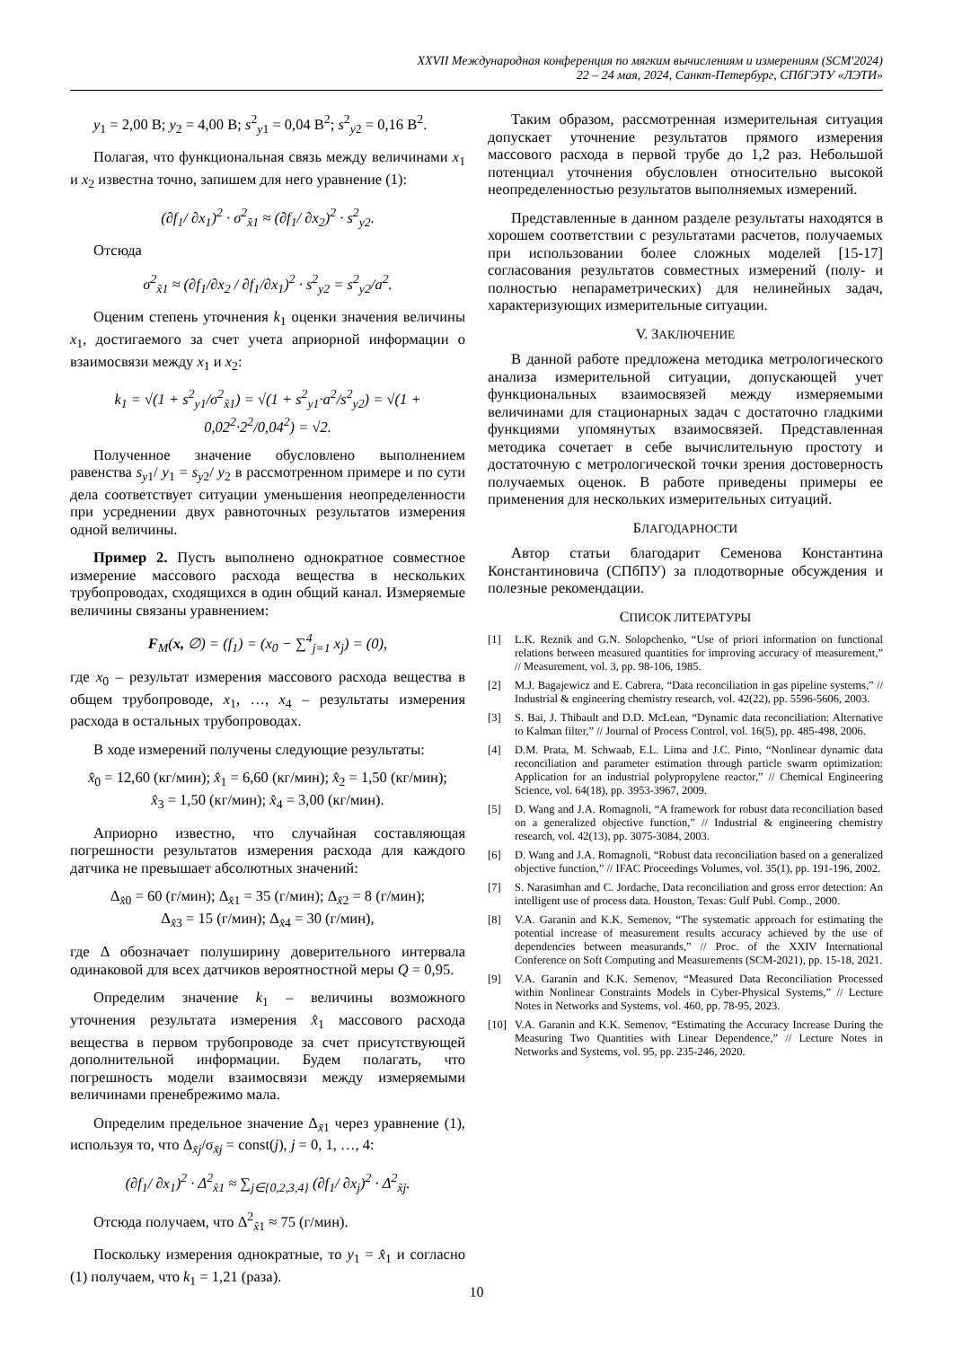XXVII Международная конференция по мягким вычислениям и измерениям (SCM'2024)
22 – 24 мая, 2024, Санкт-Петербург, СПбГЭТУ «ЛЭТИ»
y<sub>1</sub> = 2,00 В; y<sub>2</sub> = 4,00 В; s<sup>2</sup><sub>y1</sub> = 0,04 В<sup>2</sup>; s<sup>2</sup><sub>y2</sub> = 0,16 В<sup>2</sup>.
Полагая, что функциональная связь между величинами x<sub>1</sub> и x<sub>2</sub> известна точно, запишем для него уравнение (1):
(∂f<sub>1</sub>/ ∂x<sub>1</sub>)<sup>2</sup> · σ<sup>2</sup><sub>x̃1</sub> ≈ (∂f<sub>1</sub>/ ∂x<sub>2</sub>)<sup>2</sup> · s<sup>2</sup><sub>y2</sub>.
Отсюда
σ<sup>2</sup><sub>x̃1</sub> ≈ (∂f<sub>1</sub>/∂x<sub>2</sub> / ∂f<sub>1</sub>/∂x<sub>1</sub>)<sup>2</sup> · s<sup>2</sup><sub>y2</sub> = s<sup>2</sup><sub>y2</sub>/a<sup>2</sup>.
Оценим степень уточнения k<sub>1</sub> оценки значения величины x<sub>1</sub>, достигаемого за счет учета априорной информации о взаимосвязи между x<sub>1</sub> и x<sub>2</sub>:
k<sub>1</sub> = √(1 + s<sup>2</sup><sub>y1</sub>/σ<sup>2</sup><sub>x̃1</sub>) = √(1 + s<sup>2</sup><sub>y1</sub>·a<sup>2</sup>/s<sup>2</sup><sub>y2</sub>) = √(1 + 0,02<sup>2</sup>·2<sup>2</sup>/0,04<sup>2</sup>) = √2.
Полученное значение обусловлено выполнением равенства s<sub>y1</sub>/ y<sub>1</sub> = s<sub>y2</sub>/ y<sub>2</sub> в рассмотренном примере и по сути дела соответствует ситуации уменьшения неопределенности при усреднении двух равноточных результатов измерения одной величины.
Пример 2. Пусть выполнено однократное совместное измерение массового расхода вещества в нескольких трубопроводах, сходящихся в один общий канал. Измеряемые величины связаны уравнением:
F<sub>M</sub>(x, ∅) = (f<sub>1</sub>) = (x<sub>0</sub> − ∑<sup>4</sup><sub>j=1</sub> x<sub>j</sub>) = (0),
где x<sub>0</sub> – результат измерения массового расхода вещества в общем трубопроводе, x<sub>1</sub>, …, x<sub>4</sub> – результаты измерения расхода в остальных трубопроводах.
В ходе измерений получены следующие результаты:
x̂<sub>0</sub> = 12,60 (кг/мин); x̂<sub>1</sub> = 6,60 (кг/мин); x̂<sub>2</sub> = 1,50 (кг/мин);
x̂<sub>3</sub> = 1,50 (кг/мин); x̂<sub>4</sub> = 3,00 (кг/мин).
Априорно известно, что случайная составляющая погрешности результатов измерения расхода для каждого датчика не превышает абсолютных значений:
Δ<sub>x̂0</sub> = 60 (г/мин); Δ<sub>x̂1</sub> = 35 (г/мин); Δ<sub>x̂2</sub> = 8 (г/мин);
Δ<sub>x̂3</sub> = 15 (г/мин); Δ<sub>x̂4</sub> = 30 (г/мин),
где Δ обозначает полуширину доверительного интервала одинаковой для всех датчиков вероятностной меры Q = 0,95.
Определим значение k<sub>1</sub> – величины возможного уточнения результата измерения x̂<sub>1</sub> массового расхода вещества в первом трубопроводе за счет присутствующей дополнительной информации. Будем полагать, что погрешность модели взаимосвязи между измеряемыми величинами пренебрежимо мала.
Определим предельное значение Δ<sub>x̃1</sub> через уравнение (1), используя то, что Δ<sub>x̃j</sub>/σ<sub>x̃j</sub> = const(j), j = 0, 1, …, 4:
(∂f<sub>1</sub>/ ∂x<sub>1</sub>)<sup>2</sup> · Δ<sup>2</sup><sub>x̃1</sub> ≈ ∑<sub>j∈{0,2,3,4}</sub> (∂f<sub>1</sub>/ ∂x<sub>j</sub>)<sup>2</sup> · Δ<sup>2</sup><sub>x̃j</sub>.
Отсюда получаем, что Δ<sup>2</sup><sub>x̃1</sub> ≈ 75 (г/мин).
Поскольку измерения однократные, то y<sub>1</sub> = x̂<sub>1</sub> и согласно (1) получаем, что k<sub>1</sub> = 1,21 (раза).
Таким образом, рассмотренная измерительная ситуация допускает уточнение результатов прямого измерения массового расхода в первой трубе до 1,2 раз. Небольшой потенциал уточнения обусловлен относительно высокой неопределенностью результатов выполняемых измерений.
Представленные в данном разделе результаты находятся в хорошем соответствии с результатами расчетов, получаемых при использовании более сложных моделей [15-17] согласования результатов совместных измерений (полу- и полностью непараметрических) для нелинейных задач, характеризующих измерительные ситуации.
V. ЗАКЛЮЧЕНИЕ
В данной работе предложена методика метрологического анализа измерительной ситуации, допускающей учет функциональных взаимосвязей между измеряемыми величинами для стационарных задач с достаточно гладкими функциями упомянутых взаимосвязей. Представленная методика сочетает в себе вычислительную простоту и достаточную с метрологической точки зрения достоверность получаемых оценок. В работе приведены примеры ее применения для нескольких измерительных ситуаций.
БЛАГОДАРНОСТИ
Автор статьи благодарит Семенова Константина Константиновича (СПбПУ) за плодотворные обсуждения и полезные рекомендации.
СПИСОК ЛИТЕРАТУРЫ
[1] L.K. Reznik and G.N. Solopchenko, “Use of priori information on functional relations between measured quantities for improving accuracy of measurement,” // Measurement, vol. 3, pp. 98-106, 1985.
[2] M.J. Bagajewicz and E. Cabrera, “Data reconciliation in gas pipeline systems,” // Industrial & engineering chemistry research, vol. 42(22), pp. 5596-5606, 2003.
[3] S. Bai, J. Thibault and D.D. McLean, “Dynamic data reconciliation: Alternative to Kalman filter,” // Journal of Process Control, vol. 16(5), pp. 485-498, 2006.
[4] D.M. Prata, M. Schwaab, E.L. Lima and J.C. Pinto, “Nonlinear dynamic data reconciliation and parameter estimation through particle swarm optimization: Application for an industrial polypropylene reactor,” // Chemical Engineering Science, vol. 64(18), pp. 3953-3967, 2009.
[5] D. Wang and J.A. Romagnoli, “A framework for robust data reconciliation based on a generalized objective function,” // Industrial & engineering chemistry research, vol. 42(13), pp. 3075-3084, 2003.
[6] D. Wang and J.A. Romagnoli, “Robust data reconciliation based on a generalized objective function,” // IFAC Proceedings Volumes, vol. 35(1), pp. 191-196, 2002.
[7] S. Narasimhan and C. Jordache, Data reconciliation and gross error detection: An intelligent use of process data. Houston, Texas: Gulf Publ. Comp., 2000.
[8] V.A. Garanin and K.K. Semenov, “The systematic approach for estimating the potential increase of measurement results accuracy achieved by the use of dependencies between measurands,” // Proc. of the XXIV International Conference on Soft Computing and Measurements (SCM-2021), pp. 15-18, 2021.
[9] V.A. Garanin and K.K. Semenov, “Measured Data Reconciliation Processed within Nonlinear Constraints Models in Cyber-Physical Systems,” // Lecture Notes in Networks and Systems, vol. 460, pp. 78-95, 2023.
[10] V.A. Garanin and K.K. Semenov, “Estimating the Accuracy Increase During the Measuring Two Quantities with Linear Dependence,” // Lecture Notes in Networks and Systems, vol. 95, pp. 235-246, 2020.
10